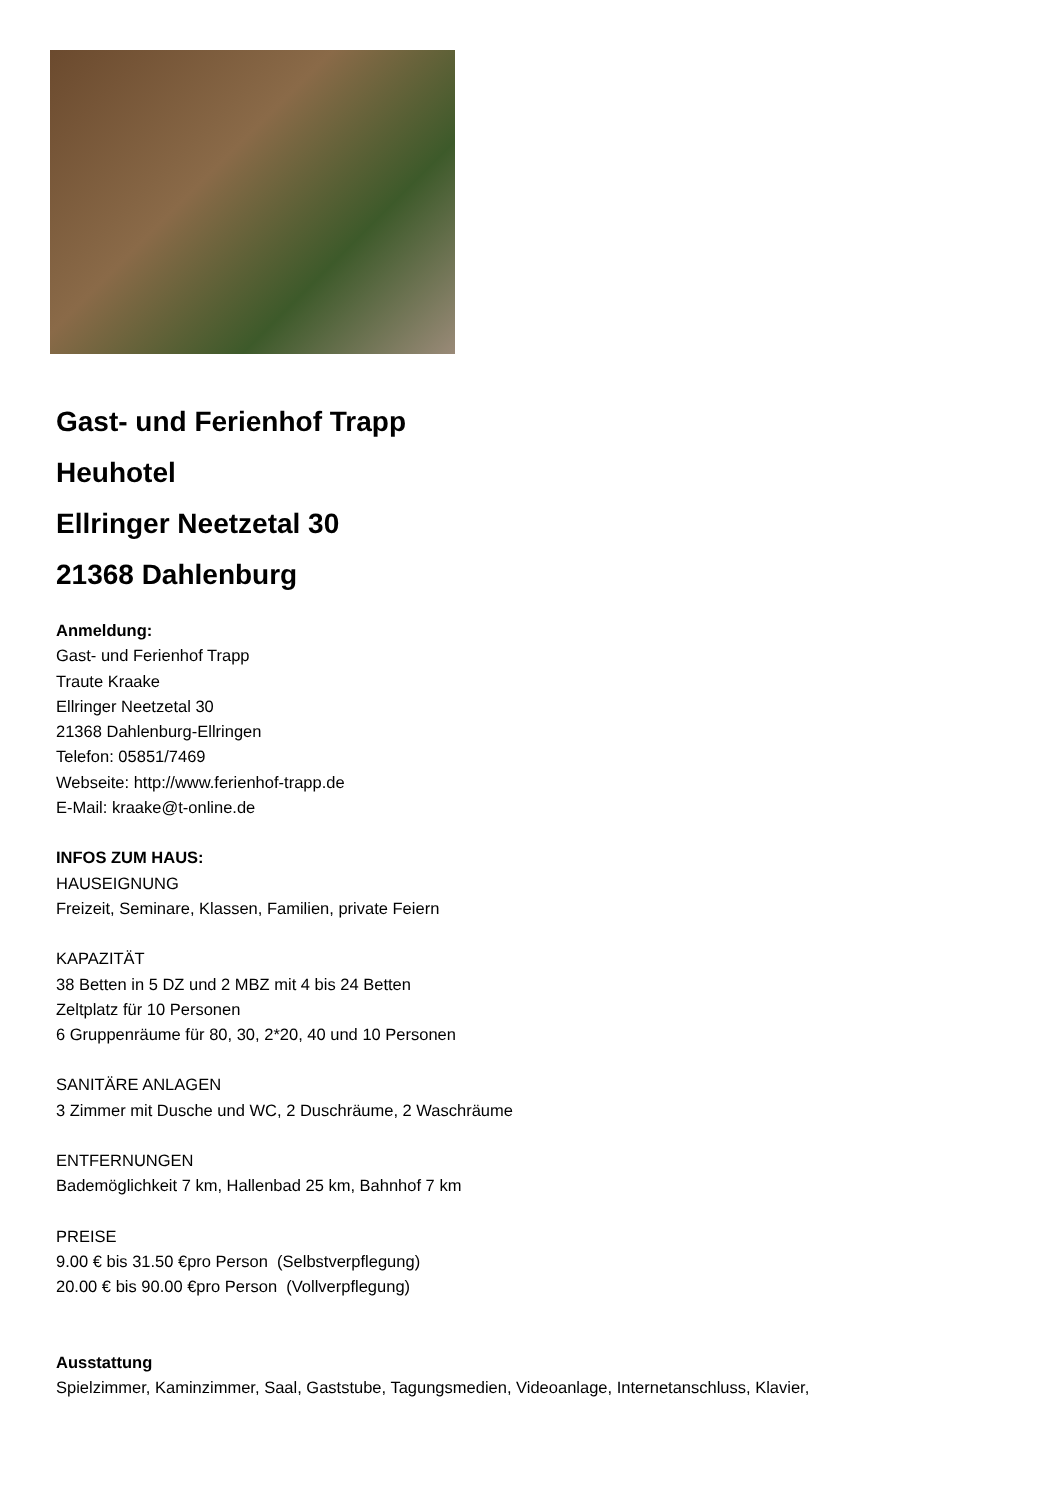Gast- und Ferienhof Trapp
Heuhotel
Ellringer Neetzetal 30
21368 Dahlenburg
Anmeldung:
Gast- und Ferienhof Trapp
Traute Kraake
Ellringer Neetzetal 30
21368 Dahlenburg-Ellringen
Telefon: 05851/7469
Webseite: http://www.ferienhof-trapp.de
E-Mail: kraake@t-online.de
INFOS ZUM HAUS:
HAUSEIGNUNG
Freizeit, Seminare, Klassen, Familien, private Feiern
KAPAZITÄT
38 Betten in 5 DZ und 2 MBZ mit 4 bis 24 Betten
Zeltplatz für 10 Personen
6 Gruppenräume für 80, 30, 2*20, 40 und 10 Personen
SANITÄRE ANLAGEN
3 Zimmer mit Dusche und WC, 2 Duschräume, 2 Waschräume
ENTFERNUNGEN
Bademöglichkeit 7 km, Hallenbad 25 km, Bahnhof 7 km
PREISE
9.00 € bis 31.50 €pro Person (Selbstverpflegung)
20.00 € bis 90.00 €pro Person (Vollverpflegung)
Ausstattung
Spielzimmer, Kaminzimmer, Saal, Gaststube, Tagungsmedien, Videoanlage, Internetanschluss, Klavier,